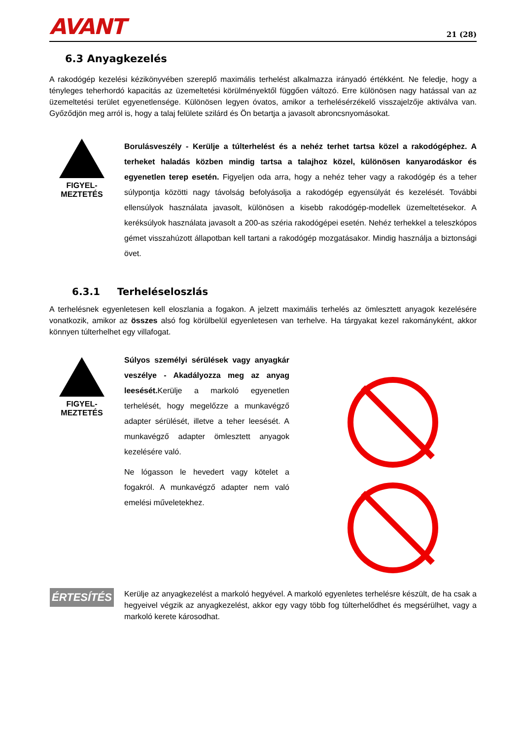AVANT
21 (28)
6.3 Anyagkezelés
A rakodógép kezelési kézikönyvében szereplő maximális terhelést alkalmazza irányadó értékként. Ne feledje, hogy a tényleges teherhordó kapacitás az üzemeltetési körülményektől függően változó. Erre különösen nagy hatással van az üzemeltetési terület egyenetlensége. Különösen legyen óvatos, amikor a terhelésérzékelő visszajelzője aktiválva van. Győződjön meg arról is, hogy a talaj felülete szilárd és Ön betartja a javasolt abroncsnyomásokat.
FIGYEL-
MEZTETÉS
Borulásveszély - Kerülje a túlterhelést és a nehéz terhet tartsa közel a rakodógéphez. A terheket haladás közben mindig tartsa a talajhoz közel, különösen kanyarodáskor és egyenetlen terep esetén. Figyeljen oda arra, hogy a nehéz teher vagy a rakodógép és a teher súlypontja közötti nagy távolság befolyásolja a rakodógép egyensúlyát és kezelését. További ellensúlyok használata javasolt, különösen a kisebb rakodógép-modellek üzemeltetésekor. A keréksúlyok használata javasolt a 200-as széria rakodógépei esetén. Nehéz terhekkel a teleszkópos gémet visszahúzott állapotban kell tartani a rakodógép mozgatásakor. Mindig használja a biztonsági övet.
6.3.1 Terheléseloszlás
A terhelésnek egyenletesen kell eloszlania a fogakon. A jelzett maximális terhelés az ömlesztett anyagok kezelésére vonatkozik, amikor az összes alsó fog körülbelül egyenletesen van terhelve. Ha tárgyakat kezel rakományként, akkor könnyen túlterhelhet egy villafogat.
FIGYEL-
MEZTETÉS
Súlyos személyi sérülések vagy anyagkár veszélye - Akadályozza meg az anyag leesését. Kerülje a markoló egyenetlen terhelését, hogy megelőzze a munkavégző adapter sérülését, illetve a teher leesését. A munkavégző adapter ömlesztett anyagok kezelésére való.
Ne lógasson le hevedert vagy kötelet a fogakról. A munkavégző adapter nem való emelési műveletekhez.
ÉRTESÍTÉS
Kerülje az anyagkezelést a markoló hegyével. A markoló egyenletes terhelésre készült, de ha csak a hegyeivel végzik az anyagkezelést, akkor egy vagy több fog túlterhelődhet és megsérülhet, vagy a markoló kerete károsodhat.